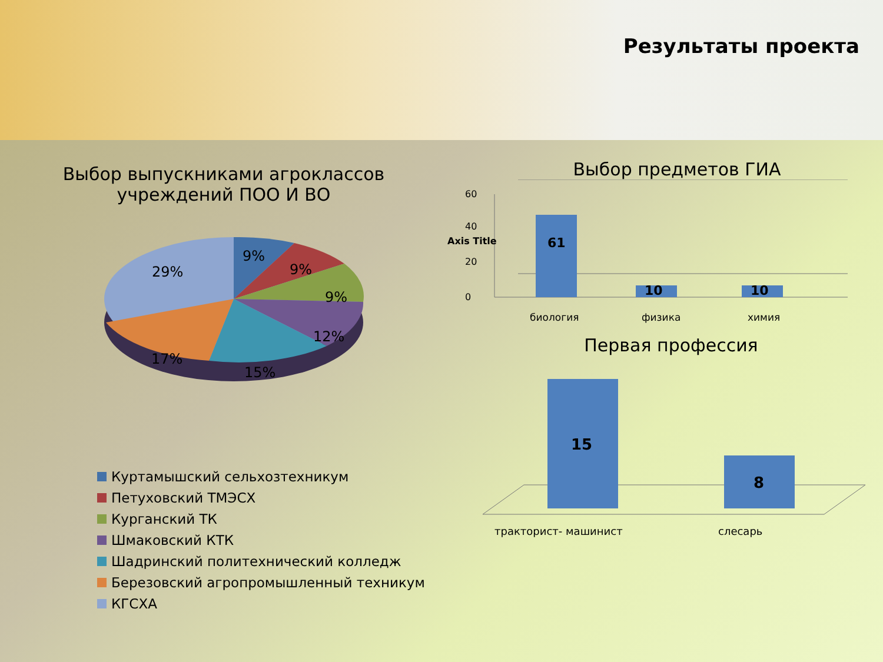Результаты проекта
Выбор выпускниками агроклассов
учреждений ПОО И ВО
9%
9%
9%
12%
15%
17%
29%
Куртамышский сельхозтехникум
Петуховский ТМЭСХ
Курганский ТК
Шмаковский КТК
Шадринский политехнический колледж
Березовский агропромышленный техникум
КГСХА
Выбор предметов ГИА
0
20
40
60
Axis Title
61
10
10
биология
физика
химия
Первая профессия
15
8
тракторист- машинист
слесарь